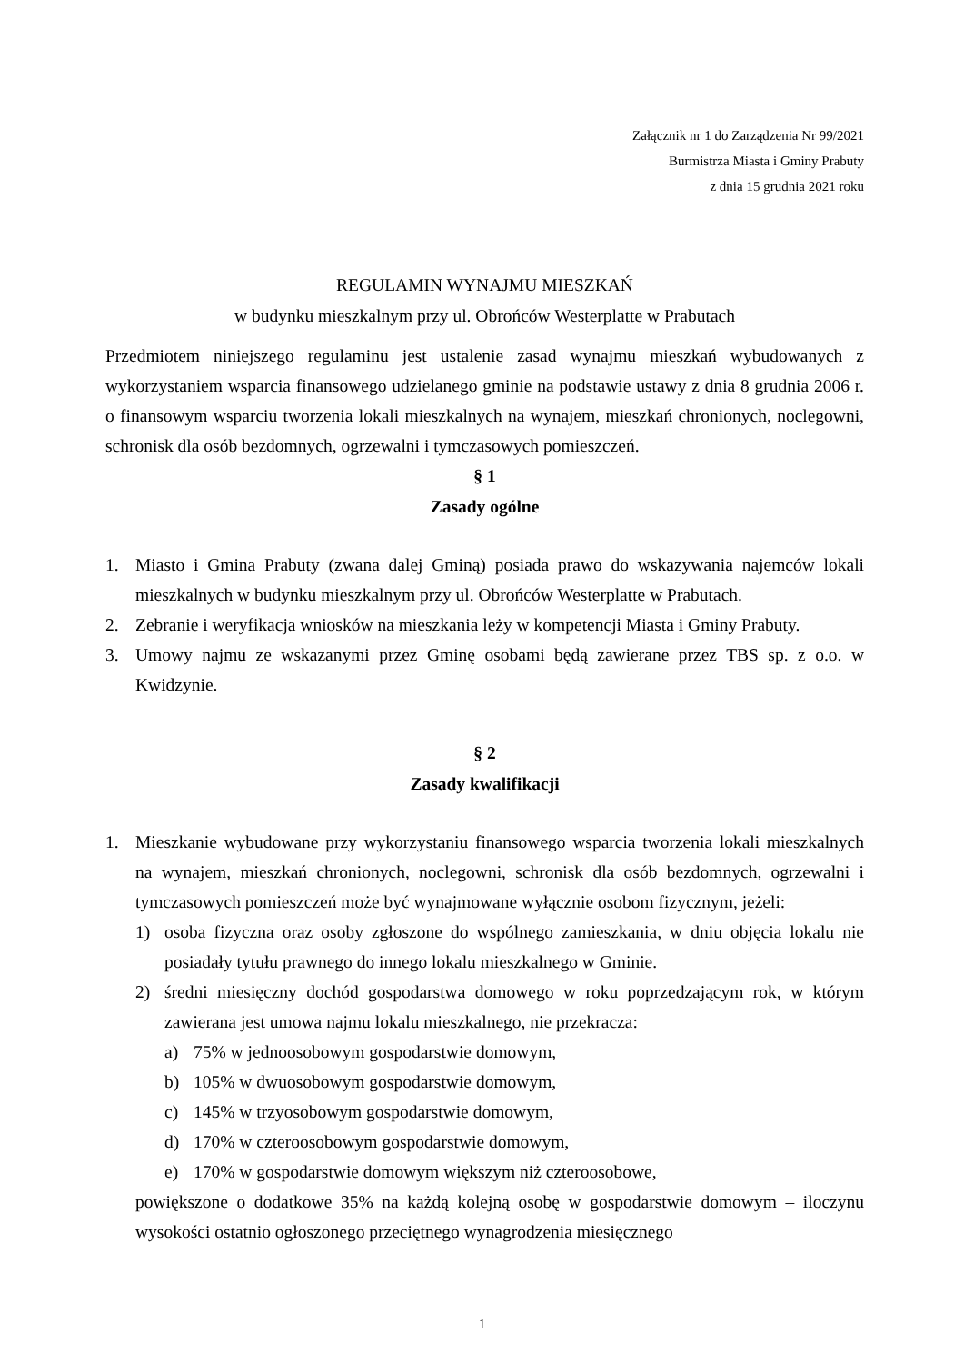Załącznik nr 1 do Zarządzenia Nr 99/2021
Burmistrza Miasta i Gminy Prabuty
z dnia 15 grudnia 2021 roku
REGULAMIN WYNAJMU MIESZKAŃ
w budynku mieszkalnym przy ul. Obrońców Westerplatte w Prabutach
Przedmiotem niniejszego regulaminu jest ustalenie zasad wynajmu mieszkań wybudowanych z wykorzystaniem wsparcia finansowego udzielanego gminie na podstawie ustawy z dnia 8 grudnia 2006 r. o finansowym wsparciu tworzenia lokali mieszkalnych na wynajem, mieszkań chronionych, noclegowni, schronisk dla osób bezdomnych, ogrzewalni i tymczasowych pomieszczeń.
§ 1
Zasady ogólne
1. Miasto i Gmina Prabuty (zwana dalej Gminą) posiada prawo do wskazywania najemców lokali mieszkalnych w budynku mieszkalnym przy ul. Obrońców Westerplatte w Prabutach.
2. Zebranie i weryfikacja wniosków na mieszkania leży w kompetencji Miasta i Gminy Prabuty.
3. Umowy najmu ze wskazanymi przez Gminę osobami będą zawierane przez TBS sp. z o.o. w Kwidzynie.
§ 2
Zasady kwalifikacji
1. Mieszkanie wybudowane przy wykorzystaniu finansowego wsparcia tworzenia lokali mieszkalnych na wynajem, mieszkań chronionych, noclegowni, schronisk dla osób bezdomnych, ogrzewalni i tymczasowych pomieszczeń może być wynajmowane wyłącznie osobom fizycznym, jeżeli:
1) osoba fizyczna oraz osoby zgłoszone do wspólnego zamieszkania, w dniu objęcia lokalu nie posiadały tytułu prawnego do innego lokalu mieszkalnego w Gminie.
2) średni miesięczny dochód gospodarstwa domowego w roku poprzedzającym rok, w którym zawierana jest umowa najmu lokalu mieszkalnego, nie przekracza:
a) 75% w jednoosobowym gospodarstwie domowym,
b) 105% w dwuosobowym gospodarstwie domowym,
c) 145% w trzyosobowym gospodarstwie domowym,
d) 170% w czteroosobowym gospodarstwie domowym,
e) 170% w gospodarstwie domowym większym niż czteroosobowe,
powiększone o dodatkowe 35% na każdą kolejną osobę w gospodarstwie domowym – iloczynu wysokości ostatnio ogłoszonego przeciętnego wynagrodzenia miesięcznego
1